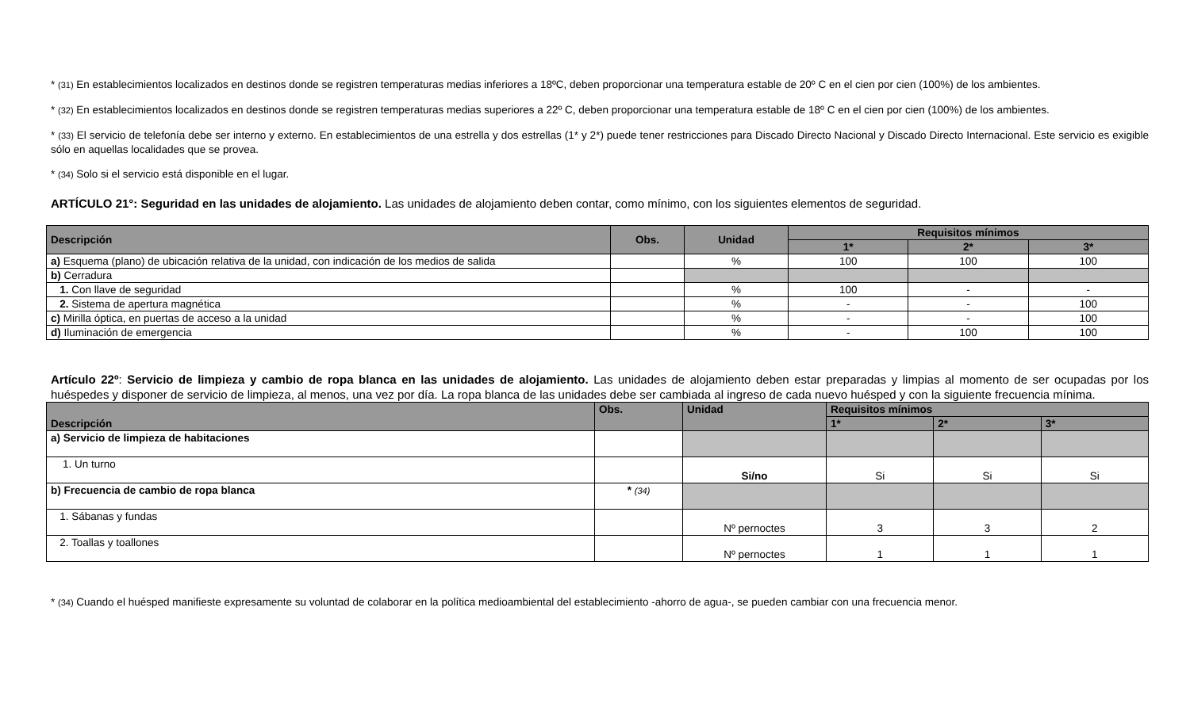* (31) En establecimientos localizados en destinos donde se registren temperaturas medias inferiores a 18ºC, deben proporcionar una temperatura estable de 20º C en el cien por cien (100%) de los ambientes.
* (32) En establecimientos localizados en destinos donde se registren temperaturas medias superiores a 22º C, deben proporcionar una temperatura estable de 18º C en el cien por cien (100%) de los ambientes.
* (33) El servicio de telefonía debe ser interno y externo. En establecimientos de una estrella y dos estrellas (1* y 2*) puede tener restricciones para Discado Directo Nacional y Discado Directo Internacional. Este servicio es exigible sólo en aquellas localidades que se provea.
* (34) Solo si el servicio está disponible en el lugar.
ARTÍCULO 21°: Seguridad en las unidades de alojamiento. Las unidades de alojamiento deben contar, como mínimo, con los siguientes elementos de seguridad.
| Descripción | Obs. | Unidad | Requisitos mínimos | | |
| --- | --- | --- | --- | --- | --- |
| | | | 1* | 2* | 3* |
| a) Esquema (plano) de ubicación relativa de la unidad, con indicación de los medios de salida | | % | 100 | 100 | 100 |
| b) Cerradura | | | | | |
| 1. Con llave de seguridad | | % | 100 | - | - |
| 2. Sistema de apertura magnética | | % | - | - | 100 |
| c) Mirilla óptica, en puertas de acceso a la unidad | | % | - | - | 100 |
| d) Iluminación de emergencia | | % | - | 100 | 100 |
Artículo 22º: Servicio de limpieza y cambio de ropa blanca en las unidades de alojamiento. Las unidades de alojamiento deben estar preparadas y limpias al momento de ser ocupadas por los huéspedes y disponer de servicio de limpieza, al menos, una vez por día. La ropa blanca de las unidades debe ser cambiada al ingreso de cada nuevo huésped y con la siguiente frecuencia mínima.
| Descripción | Obs. | Unidad | Requisitos mínimos | | |
| --- | --- | --- | --- | --- | --- |
| | | | 1* | 2* | 3* |
| a) Servicio de limpieza de habitaciones | | | | | |
| 1. Un turno | | Si/no | Si | Si | Si |
| b) Frecuencia de cambio de ropa blanca | * (34) | | | | |
| 1. Sábanas y fundas | | Nº pernoctes | 3 | 3 | 2 |
| 2. Toallas y toallones | | Nº pernoctes | 1 | 1 | 1 |
* (34) Cuando el huésped manifieste expresamente su voluntad de colaborar en la política medioambiental del establecimiento -ahorro de agua-, se pueden cambiar con una frecuencia menor.